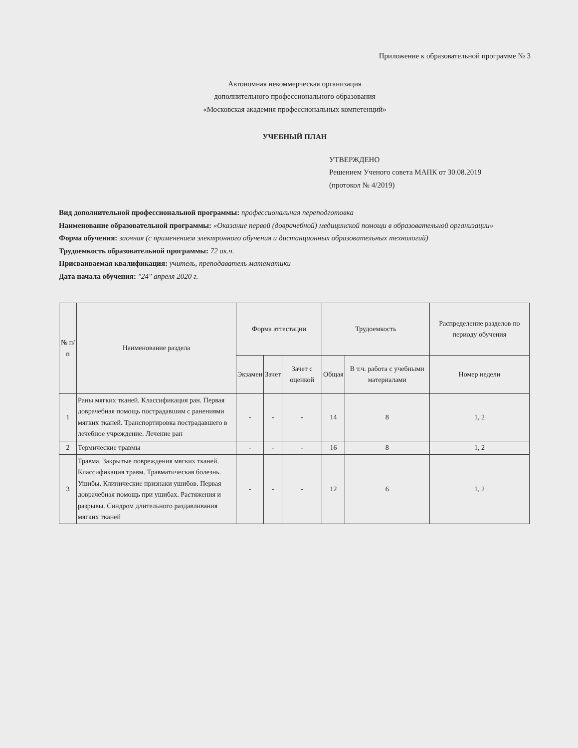Приложение к образовательной программе № 3
Автономная некоммерческая организация
дополнительного профессионального образования
«Московская академия профессиональных компетенций»
УЧЕБНЫЙ ПЛАН
УТВЕРЖДЕНО
Решением Ученого совета МАПК от 30.08.2019
(протокол № 4/2019)
Вид дополнительной профессиональной программы: профессиональная переподготовка
Наименование образовательной программы: «Оказание первой (доврачебной) медицинской помощи в образовательной организации»
Форма обучения: заочная (с применением электронного обучения и дистанционных образовательных технологий)
Трудоемкость образовательной программы: 72 ак.ч.
Присваиваемая квалификация: учитель, преподаватель математики
Дата начала обучения: "24" апреля 2020 г.
| № п/п | Наименование раздела | Форма аттестации | | | Трудоемкость | | Распределение разделов по периоду обучения |
| --- | --- | --- | --- | --- | --- | --- | --- |
| | | Экзамен | Зачет | Зачет с оценкой | Общая | В т.ч. работа с учебными материалами | Номер недели |
| 1 | Раны мягких тканей. Классификация ран. Первая доврачебная помощь пострадавшим с ранениями мягких тканей. Транспортировка пострадавшего в лечебное учреждение. Лечение ран | - | - | - | 14 | 8 | 1, 2 |
| 2 | Термические травмы | - | - | - | 16 | 8 | 1, 2 |
| 3 | Травма. Закрытые повреждения мягких тканей. Классификация травм. Травматическая болезнь. Ушибы. Клинические признаки ушибов. Первая доврачебная помощь при ушибах. Растяжения и разрывы. Синдром длительного раздавливания мягких тканей | - | - | - | 12 | 6 | 1, 2 |